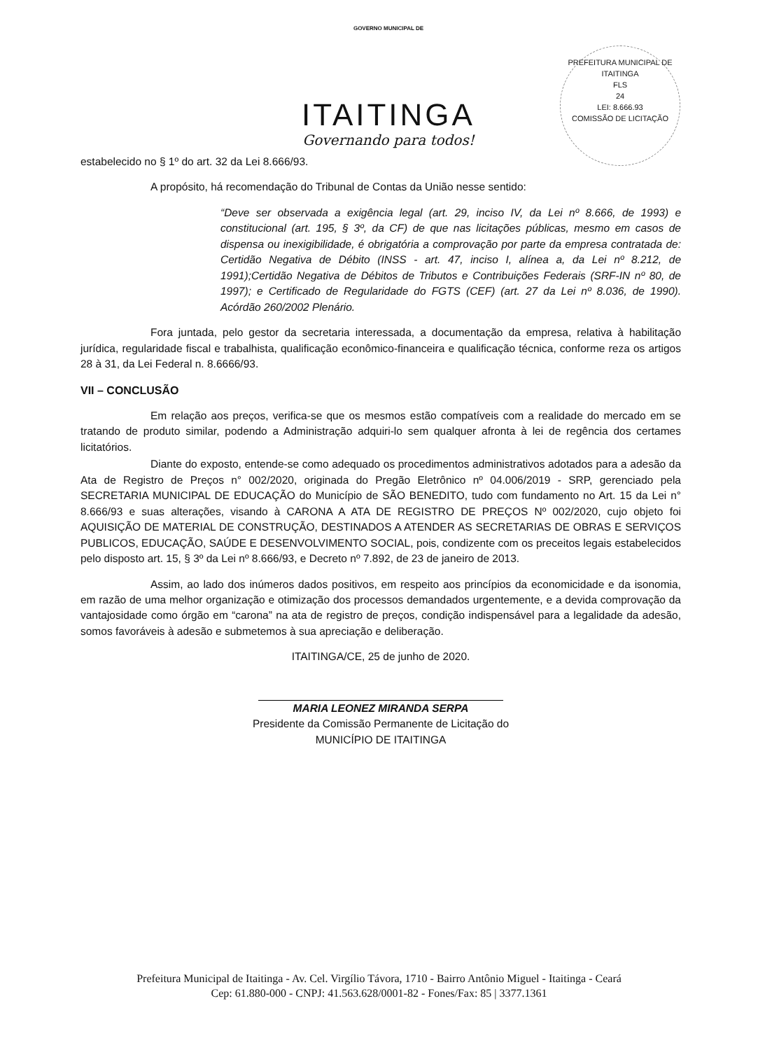GOVERNO MUNICIPAL DE
ITAITINGA
Governando para todos!
PREFEITURA MUNICIPAL DE ITAITINGA
FLS
24
LEI: 8.666.93
COMISSÃO DE LICITAÇÃO
estabelecido no § 1º do art. 32 da Lei 8.666/93.
A propósito, há recomendação do Tribunal de Contas da União nesse sentido:
“Deve ser observada a exigência legal (art. 29, inciso IV, da Lei nº 8.666, de 1993) e constitucional (art. 195, § 3º, da CF) de que nas licitações públicas, mesmo em casos de dispensa ou inexigibilidade, é obrigatória a comprovação por parte da empresa contratada de: Certidão Negativa de Débito (INSS - art. 47, inciso I, alínea a, da Lei nº 8.212, de 1991);Certidão Negativa de Débitos de Tributos e Contribuições Federais (SRF-IN nº 80, de 1997); e Certificado de Regularidade do FGTS (CEF) (art. 27 da Lei nº 8.036, de 1990). Acórdão 260/2002 Plenário.
Fora juntada, pelo gestor da secretaria interessada, a documentação da empresa, relativa à habilitação jurídica, regularidade fiscal e trabalhista, qualificação econômico-financeira e qualificação técnica, conforme reza os artigos 28 à 31, da Lei Federal n. 8.6666/93.
VII – CONCLUSÃO
Em relação aos preços, verifica-se que os mesmos estão compatíveis com a realidade do mercado em se tratando de produto similar, podendo a Administração adquiri-lo sem qualquer afronta à lei de regência dos certames licitatórios.
Diante do exposto, entende-se como adequado os procedimentos administrativos adotados para a adesão da Ata de Registro de Preços n° 002/2020, originada do Pregão Eletrônico nº 04.006/2019 - SRP, gerenciado pela SECRETARIA MUNICIPAL DE EDUCAÇÃO do Município de SÃO BENEDITO, tudo com fundamento no Art. 15 da Lei n° 8.666/93 e suas alterações, visando à CARONA A ATA DE REGISTRO DE PREÇOS Nº 002/2020, cujo objeto foi AQUISIÇÃO DE MATERIAL DE CONSTRUÇÃO, DESTINADOS A ATENDER AS SECRETARIAS DE OBRAS E SERVIÇOS PUBLICOS, EDUCAÇÃO, SAÚDE E DESENVOLVIMENTO SOCIAL, pois, condizente com os preceitos legais estabelecidos pelo disposto art. 15, § 3º da Lei nº 8.666/93, e Decreto nº 7.892, de 23 de janeiro de 2013.
Assim, ao lado dos inúmeros dados positivos, em respeito aos princípios da economicidade e da isonomia, em razão de uma melhor organização e otimização dos processos demandados urgentemente, e a devida comprovação da vantajosidade como órgão em “carona” na ata de registro de preços, condição indispensável para a legalidade da adesão, somos favoráveis à adesão e submetemos à sua apreciação e deliberação.
ITAITINGA/CE, 25 de junho de 2020.
MARIA LEONEZ MIRANDA SERPA
Presidente da Comissão Permanente de Licitação do
MUNICÍPIO DE ITAITINGA
Prefeitura Municipal de Itaitinga - Av. Cel. Virgílio Távora, 1710 - Bairro Antônio Miguel - Itaitinga - Ceará
Cep: 61.880-000 - CNPJ: 41.563.628/0001-82 - Fones/Fax: 85 | 3377.1361